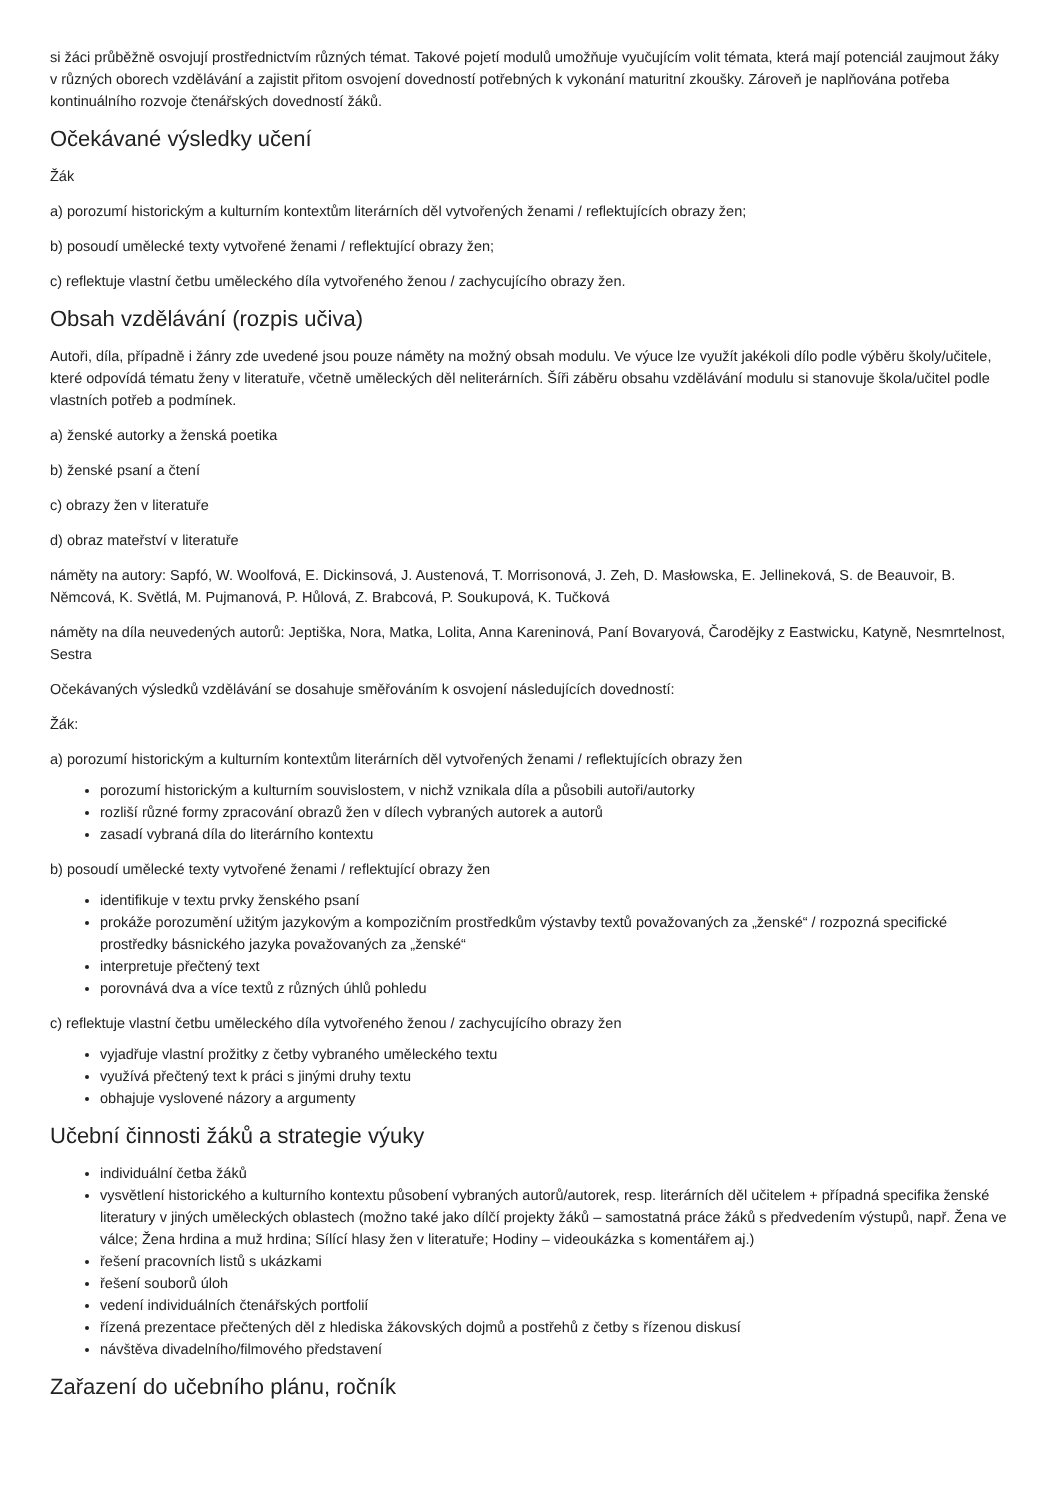si žáci průběžně osvojují prostřednictvím různých témat. Takové pojetí modulů umožňuje vyučujícím volit témata, která mají potenciál zaujmout žáky v různých oborech vzdělávání a zajistit přitom osvojení dovedností potřebných k vykonání maturitní zkoušky. Zároveň je naplňována potřeba kontinuálního rozvoje čtenářských dovedností žáků.
Očekávané výsledky učení
Žák
a) porozumí historickým a kulturním kontextům literárních děl vytvořených ženami / reflektujících obrazy žen;
b) posoudí umělecké texty vytvořené ženami / reflektující obrazy žen;
c) reflektuje vlastní četbu uměleckého díla vytvořeného ženou / zachycujícího obrazy žen.
Obsah vzdělávání (rozpis učiva)
Autoři, díla, případně i žánry zde uvedené jsou pouze náměty na možný obsah modulu. Ve výuce lze využít jakékoli dílo podle výběru školy/učitele, které odpovídá tématu ženy v literatuře, včetně uměleckých děl neliterárních. Šíři záběru obsahu vzdělávání modulu si stanovuje škola/učitel podle vlastních potřeb a podmínek.
a) ženské autorky a ženská poetika
b) ženské psaní a čtení
c) obrazy žen v literatuře
d) obraz mateřství v literatuře
náměty na autory: Sapfó, W. Woolfová, E. Dickinsová, J. Austenová, T. Morrisonová, J. Zeh, D. Masłowska, E. Jellineková, S. de Beauvoir, B. Němcová, K. Světlá, M. Pujmanová, P. Hůlová, Z. Brabcová, P. Soukupová, K. Tučková
náměty na díla neuvedených autorů: Jeptiška, Nora, Matka, Lolita, Anna Kareninová, Paní Bovaryová, Čarodějky z Eastwicku, Katyně, Nesmrtelnost, Sestra
Očekávaných výsledků vzdělávání se dosahuje směřováním k osvojení následujících dovedností:
Žák:
a) porozumí historickým a kulturním kontextům literárních děl vytvořených ženami / reflektujících obrazy žen
porozumí historickým a kulturním souvislostem, v nichž vznikala díla a působili autoři/autorky
rozliší různé formy zpracování obrazů žen v dílech vybraných autorek a autorů
zasadí vybraná díla do literárního kontextu
b) posoudí umělecké texty vytvořené ženami / reflektující obrazy žen
identifikuje v textu prvky ženského psaní
prokáže porozumění užitým jazykovým a kompozičním prostředkům výstavby textů považovaných za „ženské“ / rozpozná specifické prostředky básnického jazyka považovaných za „ženské“
interpretuje přečtený text
porovnává dva a více textů z různých úhlů pohledu
c) reflektuje vlastní četbu uměleckého díla vytvořeného ženou / zachycujícího obrazy žen
vyjadřuje vlastní prožitky z četby vybraného uměleckého textu
využívá přečtený text k práci s jinými druhy textu
obhajuje vyslovené názory a argumenty
Učební činnosti žáků a strategie výuky
individuální četba žáků
vysvětlení historického a kulturního kontextu působení vybraných autorů/autorek, resp. literárních děl učitelem + případná specifika ženské literatury v jiných uměleckých oblastech (možno také jako dílčí projekty žáků – samostatná práce žáků s předvedením výstupů, např. Žena ve válce; Žena hrdina a muž hrdina; Sílící hlasy žen v literatuře; Hodiny – videoukázka s komentářem aj.)
řešení pracovních listů s ukázkami
řešení souborů úloh
vedení individuálních čtenářských portfolií
řízená prezentace přečtených děl z hlediska žákovských dojmů a postřehů z četby s řízenou diskusí
návštěva divadelního/filmového představení
Zařazení do učebního plánu, ročník